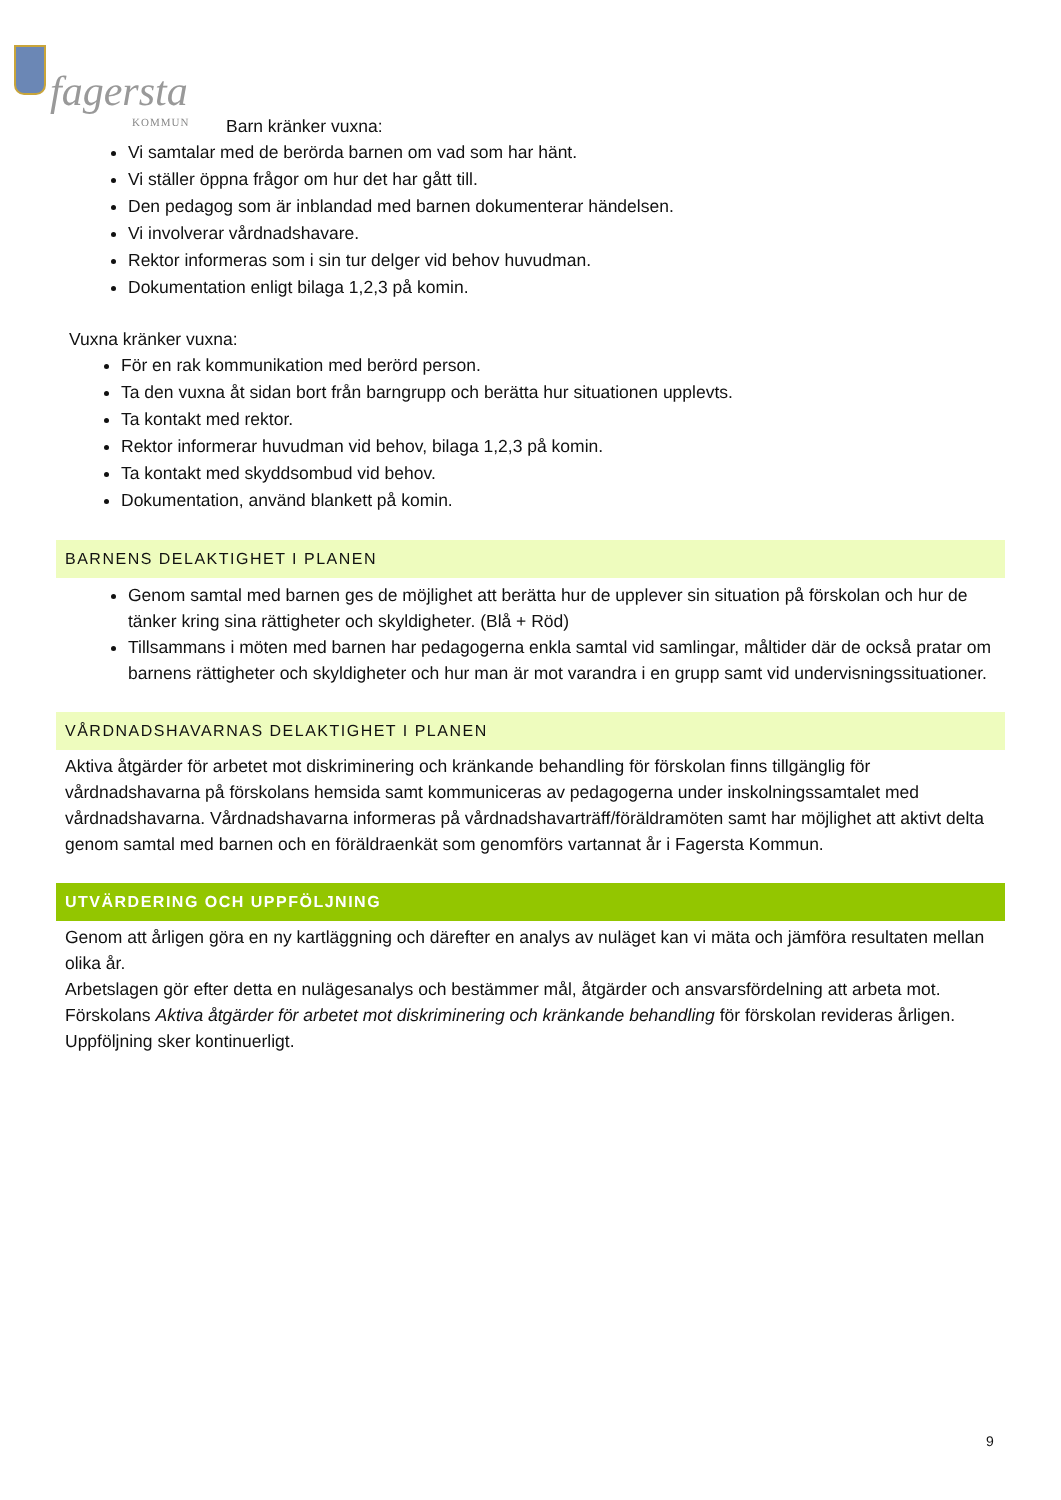fagersta
KOMMUN
Barn kränker vuxna:
Vi samtalar med de berörda barnen om vad som har hänt.
Vi ställer öppna frågor om hur det har gått till.
Den pedagog som är inblandad med barnen dokumenterar händelsen.
Vi involverar vårdnadshavare.
Rektor informeras som i sin tur delger vid behov huvudman.
Dokumentation enligt bilaga 1,2,3 på komin.
Vuxna kränker vuxna:
För en rak kommunikation med berörd person.
Ta den vuxna åt sidan bort från barngrupp och berätta hur situationen upplevts.
Ta kontakt med rektor.
Rektor informerar huvudman vid behov, bilaga 1,2,3 på komin.
Ta kontakt med skyddsombud vid behov.
Dokumentation, använd blankett på komin.
BARNENS DELAKTIGHET I PLANEN
Genom samtal med barnen ges de möjlighet att berätta hur de upplever sin situation på förskolan och hur de tänker kring sina rättigheter och skyldigheter. (Blå + Röd)
Tillsammans i möten med barnen har pedagogerna enkla samtal vid samlingar, måltider där de också pratar om barnens rättigheter och skyldigheter och hur man är mot varandra i en grupp samt vid undervisningssituationer.
VÅRDNADSHAVARNAS DELAKTIGHET I PLANEN
Aktiva åtgärder för arbetet mot diskriminering och kränkande behandling för förskolan finns tillgänglig för vårdnadshavarna på förskolans hemsida samt kommuniceras av pedagogerna under inskolningssamtalet med vårdnadshavarna. Vårdnadshavarna informeras på vårdnadshavarträff/föräldramöten samt har möjlighet att aktivt delta genom samtal med barnen och en föräldraenkät som genomförs vartannat år i Fagersta Kommun.
UTVÄRDERING OCH UPPFÖLJNING
Genom att årligen göra en ny kartläggning och därefter en analys av nuläget kan vi mäta och jämföra resultaten mellan olika år.
Arbetslagen gör efter detta en nulägesanalys och bestämmer mål, åtgärder och ansvarsfördelning att arbeta mot. Förskolans Aktiva åtgärder för arbetet mot diskriminering och kränkande behandling för förskolan revideras årligen. Uppföljning sker kontinuerligt.
9